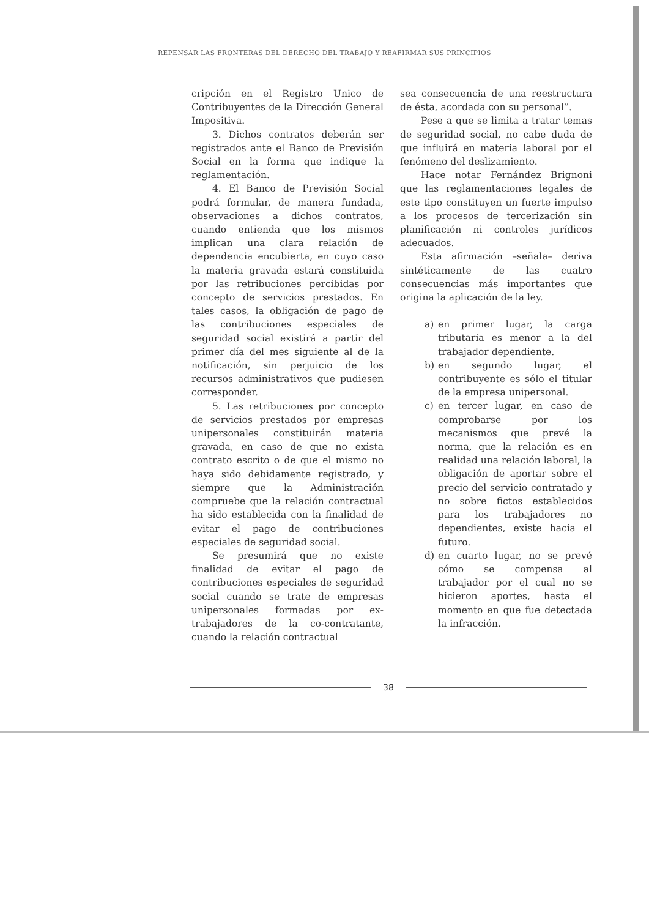REPENSAR LAS FRONTERAS DEL DERECHO DEL TRABAJO Y REAFIRMAR SUS PRINCIPIOS
cripción en el Registro Unico de Contribuyentes de la Dirección General Impositiva.
3. Dichos contratos deberán ser registrados ante el Banco de Previsión Social en la forma que indique la reglamentación.
4. El Banco de Previsión Social podrá formular, de manera fundada, observaciones a dichos contratos, cuando entienda que los mismos implican una clara relación de dependencia encubierta, en cuyo caso la materia gravada estará constituida por las retribuciones percibidas por concepto de servicios prestados. En tales casos, la obligación de pago de las contribuciones especiales de seguridad social existirá a partir del primer día del mes siguiente al de la notificación, sin perjuicio de los recursos administrativos que pudiesen corresponder.
5. Las retribuciones por concepto de servicios prestados por empresas unipersonales constituirán materia gravada, en caso de que no exista contrato escrito o de que el mismo no haya sido debidamente registrado, y siempre que la Administración compruebe que la relación contractual ha sido establecida con la finalidad de evitar el pago de contribuciones especiales de seguridad social.
Se presumirá que no existe finalidad de evitar el pago de contribuciones especiales de seguridad social cuando se trate de empresas unipersonales formadas por ex-trabajadores de la co-contratante, cuando la relación contractual
sea consecuencia de una reestructura de ésta, acordada con su personal”.
Pese a que se limita a tratar temas de seguridad social, no cabe duda de que influirá en materia laboral por el fenómeno del deslizamiento.
Hace notar Fernández Brignoni que las reglamentaciones legales de este tipo constituyen un fuerte impulso a los procesos de tercerización sin planificación ni controles jurídicos adecuados.
Esta afirmación –señala– deriva sintéticamente de las cuatro consecuencias más importantes que origina la aplicación de la ley.
a) en primer lugar, la carga tributaria es menor a la del trabajador dependiente.
b) en segundo lugar, el contribuyente es sólo el titular de la empresa unipersonal.
c) en tercer lugar, en caso de comprobarse por los mecanismos que prevé la norma, que la relación es en realidad una relación laboral, la obligación de aportar sobre el precio del servicio contratado y no sobre fictos establecidos para los trabajadores no dependientes, existe hacia el futuro.
d) en cuarto lugar, no se prevé cómo se compensa al trabajador por el cual no se hicieron aportes, hasta el momento en que fue detectada la infracción.
38